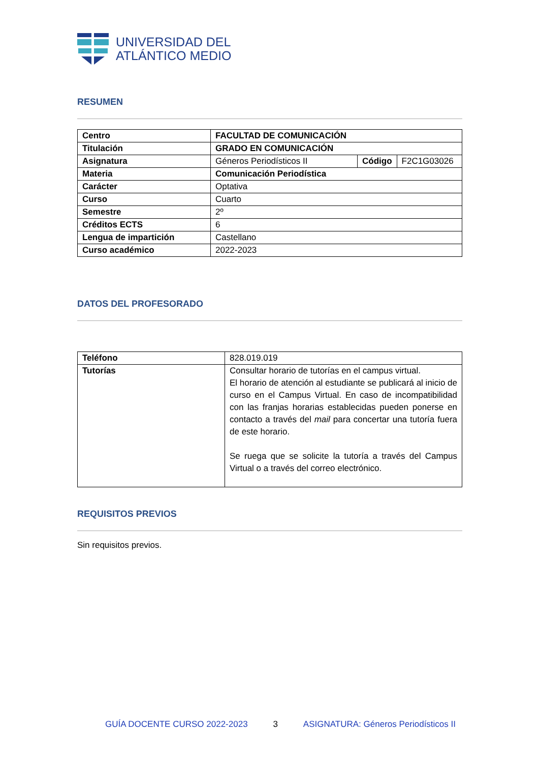UNIVERSIDAD DEL
ATLÁNTICO MEDIO
RESUMEN
| Centro | FACULTAD DE COMUNICACIÓN | | |
| Titulación | GRADO EN COMUNICACIÓN | | |
| Asignatura | Géneros Periodísticos II | Código | F2C1G03026 |
| Materia | Comunicación Periodística | | |
| Carácter | Optativa | | |
| Curso | Cuarto | | |
| Semestre | 2º | | |
| Créditos ECTS | 6 | | |
| Lengua de impartición | Castellano | | |
| Curso académico | 2022-2023 | | |
DATOS DEL PROFESORADO
| Teléfono | 828.019.019 |
| Tutorías | Consultar horario de tutorías en el campus virtual. El horario de atención al estudiante se publicará al inicio de curso en el Campus Virtual. En caso de incompatibilidad con las franjas horarias establecidas pueden ponerse en contacto a través del mail para concertar una tutoría fuera de este horario. Se ruega que se solicite la tutoría a través del Campus Virtual o a través del correo electrónico. |
REQUISITOS PREVIOS
Sin requisitos previos.
GUÍA DOCENTE CURSO 2022-2023 3 ASIGNATURA: Géneros Periodísticos II